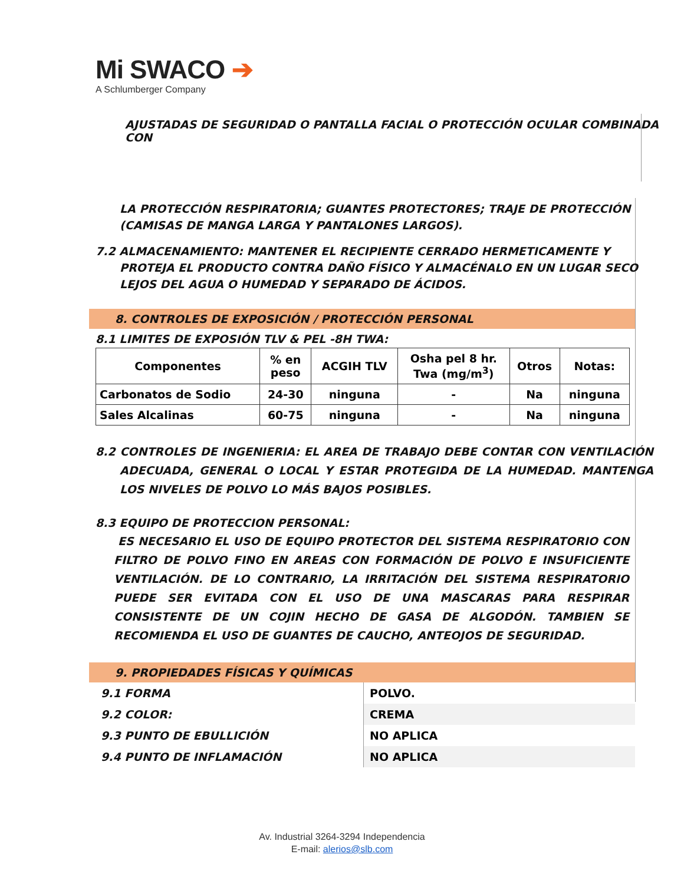Mi SWACO ➔
A Schlumberger Company
AJUSTADAS DE SEGURIDAD O PANTALLA FACIAL O PROTECCIÓN OCULAR COMBINADA CON
LA PROTECCIÓN RESPIRATORIA; GUANTES PROTECTORES; TRAJE DE PROTECCIÓN (CAMISAS DE MANGA LARGA Y PANTALONES LARGOS).
7.2 ALMACENAMIENTO: MANTENER EL RECIPIENTE CERRADO HERMETICAMENTE Y PROTEJA EL PRODUCTO CONTRA DAÑO FÍSICO Y ALMACÉNALO EN UN LUGAR SECO LEJOS DEL AGUA O HUMEDAD Y SEPARADO DE ÁCIDOS.
8. CONTROLES DE EXPOSICIÓN / PROTECCIÓN PERSONAL
8.1 LIMITES DE EXPOSIÓN TLV & PEL -8H TWA:
| Componentes | % en peso | ACGIH TLV | Osha pel 8 hr. Twa (mg/m<sup>3</sup>) | Otros | Notas: |
| --- | --- | --- | --- | --- | --- |
| Carbonatos de Sodio | 24-30 | ninguna | - | Na | ninguna |
| Sales Alcalinas | 60-75 | ninguna | - | Na | ninguna |
8.2 CONTROLES DE INGENIERIA: EL AREA DE TRABAJO DEBE CONTAR CON VENTILACIÓN ADECUADA, GENERAL O LOCAL Y ESTAR PROTEGIDA DE LA HUMEDAD. MANTENGA LOS NIVELES DE POLVO LO MÁS BAJOS POSIBLES.
8.3 EQUIPO DE PROTECCION PERSONAL:
ES NECESARIO EL USO DE EQUIPO PROTECTOR DEL SISTEMA RESPIRATORIO CON FILTRO DE POLVO FINO EN AREAS CON FORMACIÓN DE POLVO E INSUFICIENTE VENTILACIÓN. DE LO CONTRARIO, LA IRRITACIÓN DEL SISTEMA RESPIRATORIO PUEDE SER EVITADA CON EL USO DE UNA MASCARAS PARA RESPIRAR CONSISTENTE DE UN COJIN HECHO DE GASA DE ALGODÓN. TAMBIEN SE RECOMIENDA EL USO DE GUANTES DE CAUCHO, ANTEOJOS DE SEGURIDAD.
9. PROPIEDADES FÍSICAS Y QUÍMICAS
| 9.1 FORMA | POLVO. |
| 9.2 COLOR: | CREMA |
| 9.3 PUNTO DE EBULLICIÓN | NO APLICA |
| 9.4 PUNTO DE INFLAMACIÓN | NO APLICA |
Av. Industrial 3264-3294 Independencia
E-mail: alerios@slb.com